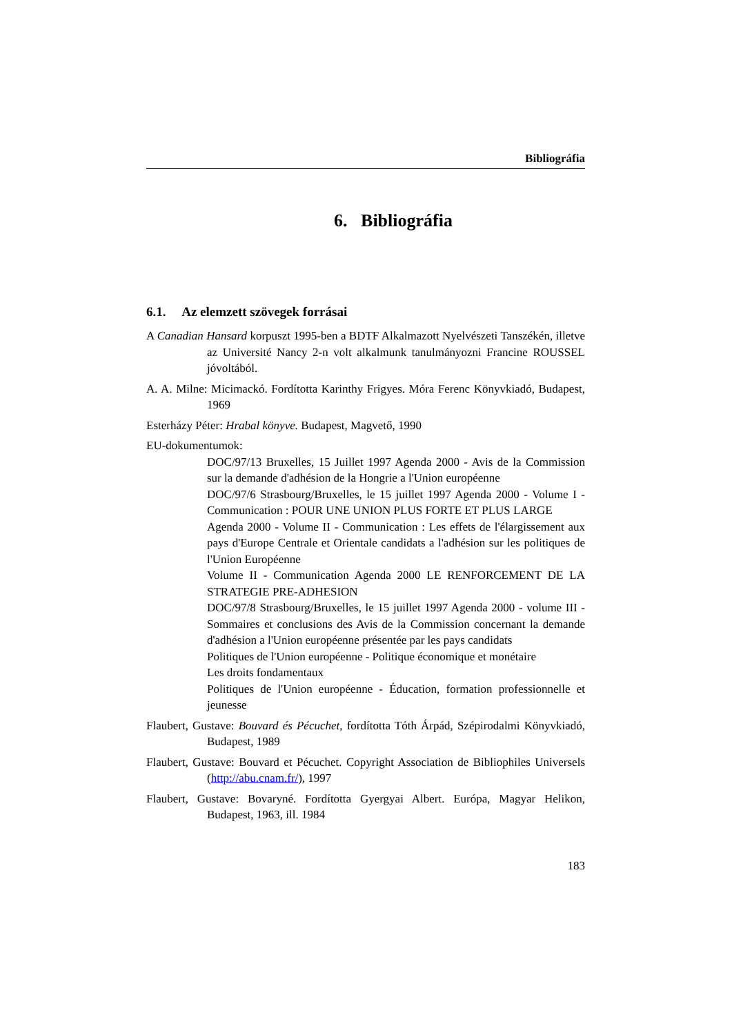Bibliográfia
6. Bibliográfia
6.1. Az elemzett szövegek forrásai
A Canadian Hansard korpuszt 1995-ben a BDTF Alkalmazott Nyelvészeti Tanszékén, illetve az Université Nancy 2-n volt alkalmunk tanulmányozni Francine ROUSSEL jóvoltából.
A. A. Milne: Micimackó. Fordította Karinthy Frigyes. Móra Ferenc Könyvkiadó, Budapest, 1969
Esterházy Péter: Hrabal könyve. Budapest, Magvető, 1990
EU-dokumentumok:
DOC/97/13 Bruxelles, 15 Juillet 1997 Agenda 2000 - Avis de la Commission sur la demande d'adhésion de la Hongrie a l'Union européenne
DOC/97/6 Strasbourg/Bruxelles, le 15 juillet 1997 Agenda 2000 - Volume I - Communication : POUR UNE UNION PLUS FORTE ET PLUS LARGE
Agenda 2000 - Volume II - Communication : Les effets de l'élargissement aux pays d'Europe Centrale et Orientale candidats a l'adhésion sur les politiques de l'Union Européenne
Volume II - Communication Agenda 2000 LE RENFORCEMENT DE LA STRATEGIE PRE-ADHESION
DOC/97/8 Strasbourg/Bruxelles, le 15 juillet 1997 Agenda 2000 - volume III - Sommaires et conclusions des Avis de la Commission concernant la demande d'adhésion a l'Union européenne présentée par les pays candidats
Politiques de l'Union européenne - Politique économique et monétaire
Les droits fondamentaux
Politiques de l'Union européenne - Éducation, formation professionnelle et jeunesse
Flaubert, Gustave: Bouvard és Pécuchet, fordította Tóth Árpád, Szépirodalmi Könyvkiadó, Budapest, 1989
Flaubert, Gustave: Bouvard et Pécuchet. Copyright Association de Bibliophiles Universels (http://abu.cnam.fr/), 1997
Flaubert, Gustave: Bovaryné. Fordította Gyergyai Albert. Európa, Magyar Helikon, Budapest, 1963, ill. 1984
183